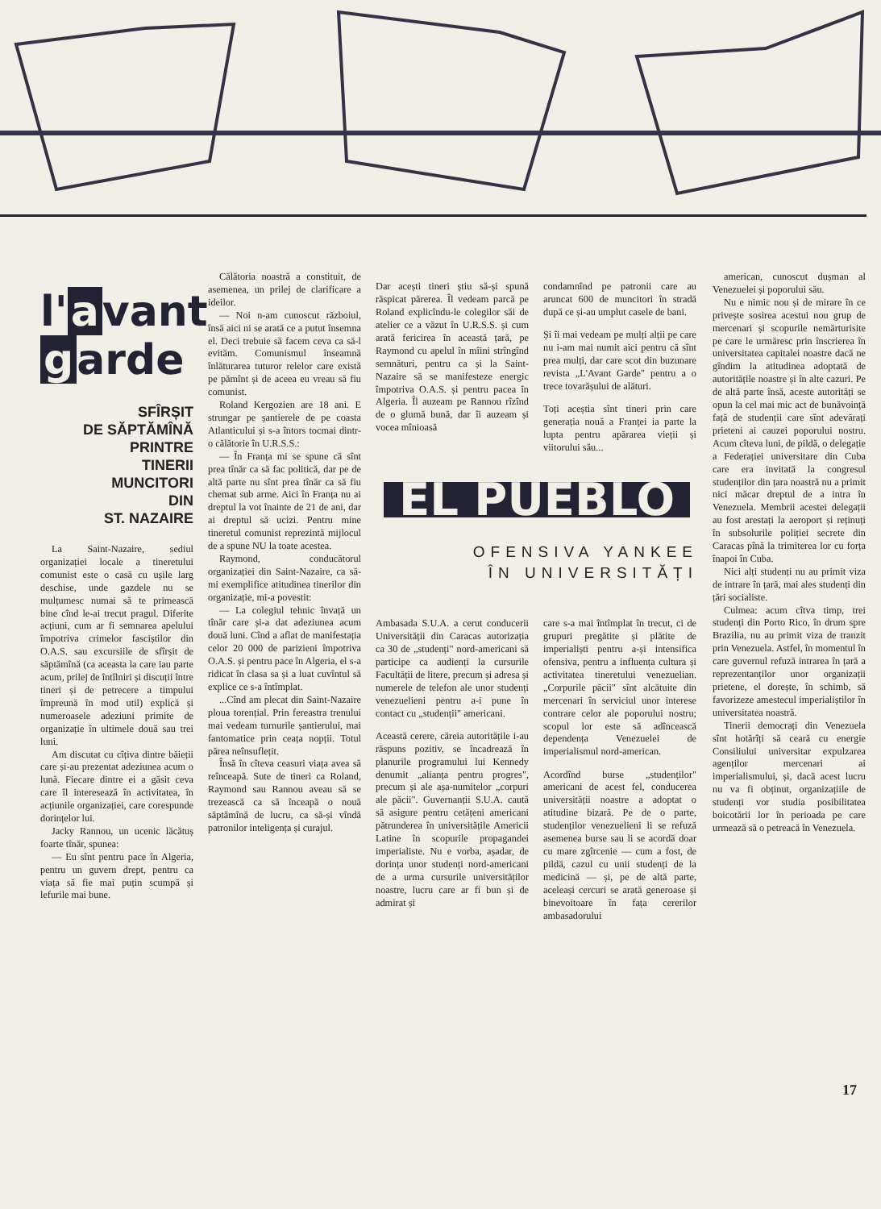l' a vant
g arde
SFÎRȘIT
DE SĂPTĂMÎNĂ
PRINTRE
TINERII
MUNCITORI
DIN
ST. NAZAIRE
La Saint-Nazaire, sediul organizației locale a tineretului comunist este o casă cu ușile larg deschise, unde gazdele nu se mulțumesc numai să te primească bine cînd le-ai trecut pragul. Diferite acțiuni, cum ar fi semnarea apelului împotriva crimelor fasciștilor din O.A.S. sau excursiile de sfîrșit de săptămînă (ca aceasta la care iau parte acum, prilej de întîlniri și discuții între tineri și de petrecere a timpului împreună în mod util) explică și numeroasele adeziuni primite de organizație în ultimele două sau trei luni.
Am discutat cu cîțiva dintre băieții care și-au prezentat adeziunea acum o lună. Fiecare dintre ei a găsit ceva care îl interesează în activitatea, în acțiunile organizației, care corespunde dorințelor lui.
Jacky Rannou, un ucenic lăcătuș foarte tînăr, spunea:
— Eu sînt pentru pace în Algeria, pentru un guvern drept, pentru ca viața să fie mai puțin scumpă și lefurile mai bune.
Călătoria noastră a constituit, de asemenea, un prilej de clarificare a ideilor.
— Noi n-am cunoscut războiul, însă aici ni se arată ce a putut însemna el. Deci trebuie să facem ceva ca să-l evităm. Comunismul înseamnă înlăturarea tuturor relelor care există pe pămînt și de aceea eu vreau să fiu comunist.
Roland Kergozien are 18 ani. E strungar pe șantierele de pe coasta Atlanticului și s-a întors tocmai dintr-o călătorie în U.R.S.S.:
— În Franța mi se spune că sînt prea tînăr ca să fac politică, dar pe de altă parte nu sînt prea tînăr ca să fiu chemat sub arme. Aici în Franța nu ai dreptul la vot înainte de 21 de ani, dar ai dreptul să ucizi. Pentru mine tineretul comunist reprezintă mijlocul de a spune NU la toate acestea.
Raymond, conducătorul organizației din Saint-Nazaire, ca să-mi exemplifice atitudinea tinerilor din organizație, mi-a povestit:
— La colegiul tehnic învață un tînăr care și-a dat adeziunea acum două luni. Cînd a aflat de manifestația celor 20 000 de parizieni împotriva O.A.S. și pentru pace în Algeria, el s-a ridicat în clasa sa și a luat cuvîntul să explice ce s-a întîmplat.
...Cînd am plecat din Saint-Nazaire ploua torențial. Prin fereastra trenului mai vedeam turnurile șantierului, mai fantomatice prin ceața nopții. Totul părea neînsuflețit.
Însă în cîteva ceasuri viața avea să reînceapă. Sute de tineri ca Roland, Raymond sau Rannou aveau să se trezească ca să înceapă o nouă săptămînă de lucru, ca să-și vîndă patronilor inteligența și curajul.
Dar acești tineri știu să-și spună răspicat părerea. Îl vedeam parcă pe Roland explicîndu-le colegilor săi de atelier ce a văzut în U.R.S.S. și cum arată fericirea în această țară, pe Raymond cu apelul în mîini strîngînd semnături, pentru ca și la Saint-Nazaire să se manifesteze energic împotriva O.A.S. și pentru pacea în Algeria. Îl auzeam pe Rannou rîzînd de o glumă bună, dar îi auzeam și vocea mînioasă
condamnînd pe patronii care au aruncat 600 de muncitori în stradă după ce și-au umplut casele de bani.
Și îi mai vedeam pe mulți alții pe care nu i-am mai numit aici pentru că sînt prea mulți, dar care scot din buzunare revista „L'Avant Garde" pentru a o trece tovarășului de alături.
Toți aceștia sînt tineri prin care generația nouă a Franței ia parte la lupta pentru apărarea vieții și viitorului său...
EL PUEBLO
OFENSIVA YANKEE
ÎN UNIVERSITĂȚI
Ambasada S.U.A. a cerut conducerii Universității din Caracas autorizația ca 30 de „studenți" nord-americani să participe ca audienți la cursurile Facultății de litere, precum și adresa și numerele de telefon ale unor studenți venezuelieni pentru a-i pune în contact cu „studenții" americani.
Această cerere, căreia autoritățile i-au răspuns pozitiv, se încadrează în planurile programului lui Kennedy denumit „alianța pentru progres", precum și ale așa-numitelor „corpuri ale păcii". Guvernanții S.U.A. caută să asigure pentru cetățeni americani pătrunderea în universitățile Americii Latine în scopurile propagandei imperialiste. Nu e vorba, așadar, de dorința unor studenți nord-americani de a urma cursurile universităților noastre, lucru care ar fi bun și de admirat și
care s-a mai întîmplat în trecut, ci de grupuri pregătite și plătite de imperialiști pentru a-și intensifica ofensiva, pentru a influența cultura și activitatea tineretului venezuelian. „Corpurile păcii" sînt alcătuite din mercenari în serviciul unor interese contrare celor ale poporului nostru; scopul lor este să adîncească dependența Venezuelei de imperialismul nord-american.
Acordînd burse „studenților" americani de acest fel, conducerea universității noastre a adoptat o atitudine bizară. Pe de o parte, studenților venezuelieni li se refuză asemenea burse sau li se acordă doar cu mare zgîrcenie — cum a fost, de pildă, cazul cu unii studenți de la medicină — și, pe de altă parte, aceleași cercuri se arată generoase și binevoitoare în fața cererilor ambasadorului
american, cunoscut dușman al Venezuelei și poporului său.
Nu e nimic nou și de mirare în ce privește sosirea acestui nou grup de mercenari și scopurile nemărturisite pe care le urmăresc prin înscrierea în universitatea capitalei noastre dacă ne gîndim la atitudinea adoptată de autoritățile noastre și în alte cazuri. Pe de altă parte însă, aceste autorități se opun la cel mai mic act de bunăvoință față de studenții care sînt adevărați prieteni ai cauzei poporului nostru. Acum cîteva luni, de pildă, o delegație a Federației universitare din Cuba care era invitată la congresul studenților din țara noastră nu a primit nici măcar dreptul de a intra în Venezuela. Membrii acestei delegații au fost arestați la aeroport și reținuți în subsolurile poliției secrete din Caracas pînă la trimiterea lor cu forța înapoi în Cuba.
Nici alți studenți nu au primit viza de intrare în țară, mai ales studenți din țări socialiste.
Culmea: acum cîtva timp, trei studenți din Porto Rico, în drum spre Brazilia, nu au primit viza de tranzit prin Venezuela. Astfel, în momentul în care guvernul refuză intrarea în țară a reprezentanților unor organizații prietene, el dorește, în schimb, să favorizeze amestecul imperialiștilor în universitatea noastră.
Tinerii democrați din Venezuela sînt hotărîți să ceară cu energie Consiliului universitar expulzarea agenților mercenari ai imperialismului, și, dacă acest lucru nu va fi obținut, organizațiile de studenți vor studia posibilitatea boicotării lor în perioada pe care urmează să o petreacă în Venezuela.
17